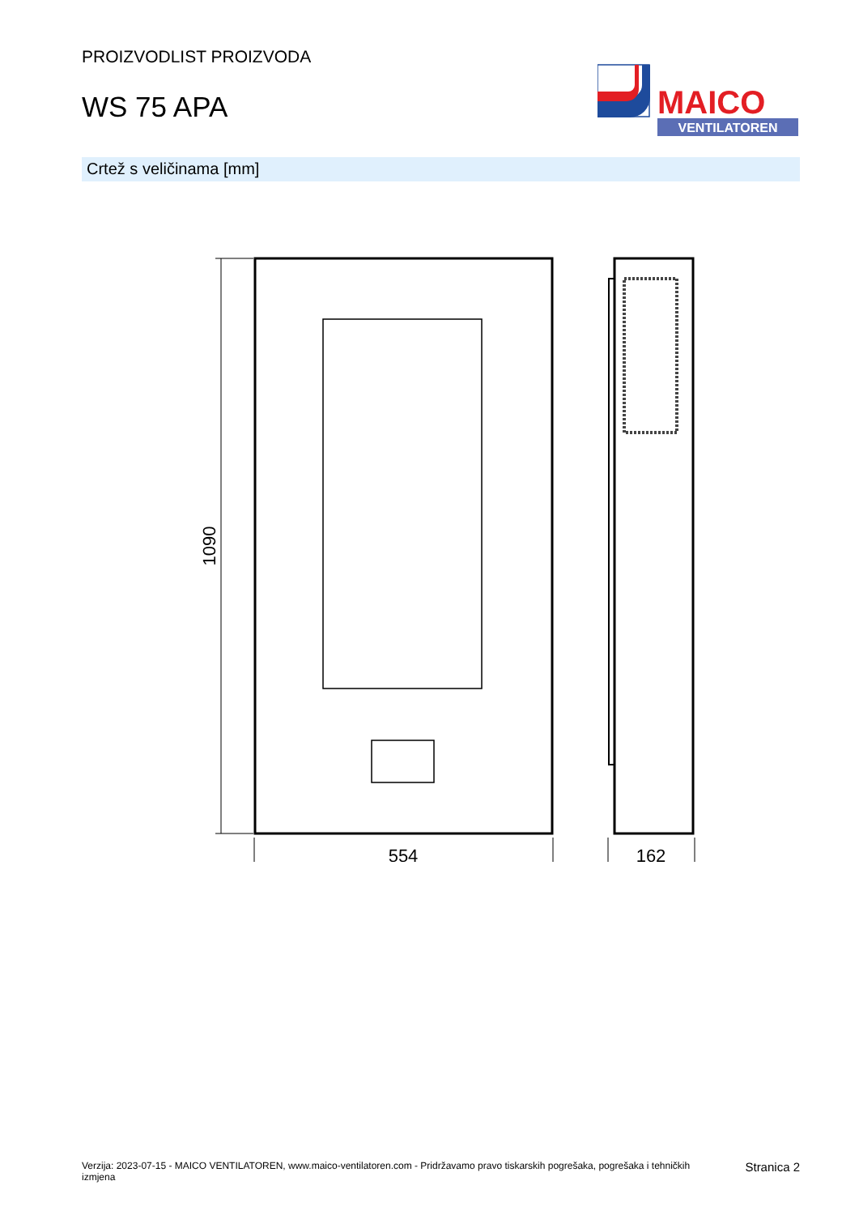PROIZVODLIST PROIZVODA
WS 75 APA
MAICO
VENTILATOREN
Crtež s veličinama [mm]
554
162
1090
Verzija: 2023-07-15 - MAICO VENTILATOREN, www.maico-ventilatoren.com - Pridržavamo pravo tiskarskih pogrešaka, pogrešaka i tehničkih izmjena
Stranica 2